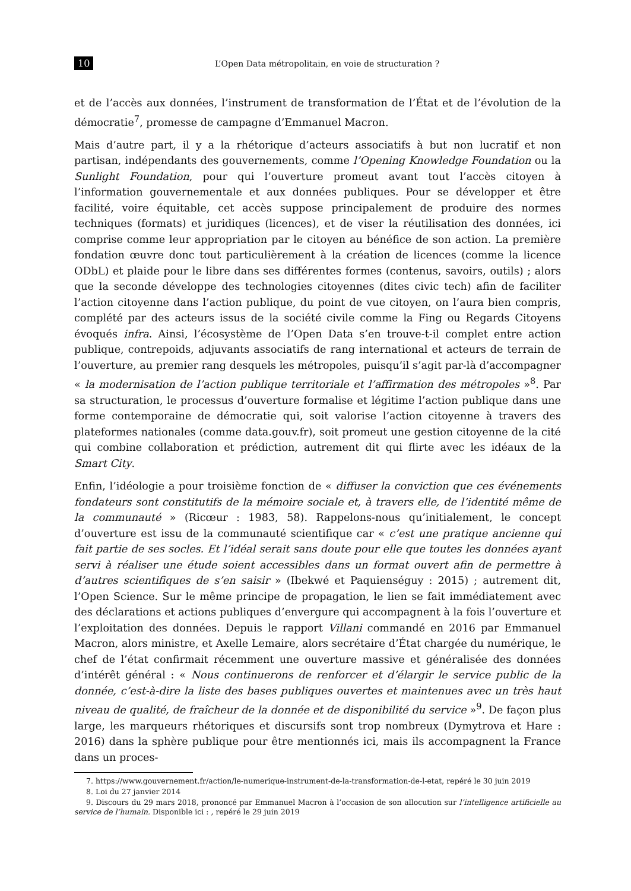10 L’Open Data métropolitain, en voie de structuration ?
et de l’accès aux données, l’instrument de transformation de l’État et de l’évolution de la démocratie<sup>7</sup>, promesse de campagne d’Emmanuel Macron.
Mais d’autre part, il y a la rhétorique d’acteurs associatifs à but non lucratif et non partisan, indépendants des gouvernements, comme l’Opening Knowledge Foundation ou la Sunlight Foundation, pour qui l’ouverture promeut avant tout l’accès citoyen à l’information gouvernementale et aux données publiques. Pour se développer et être facilité, voire équitable, cet accès suppose principalement de produire des normes techniques (formats) et juridiques (licences), et de viser la réutilisation des données, ici comprise comme leur appropriation par le citoyen au bénéfice de son action. La première fondation œuvre donc tout particulièrement à la création de licences (comme la licence ODbL) et plaide pour le libre dans ses différentes formes (contenus, savoirs, outils) ; alors que la seconde développe des technologies citoyennes (dites civic tech) afin de faciliter l’action citoyenne dans l’action publique, du point de vue citoyen, on l’aura bien compris, complété par des acteurs issus de la société civile comme la Fing ou Regards Citoyens évoqués infra. Ainsi, l’écosystème de l’Open Data s’en trouve-t-il complet entre action publique, contrepoids, adjuvants associatifs de rang international et acteurs de terrain de l’ouverture, au premier rang desquels les métropoles, puisqu’il s’agit par-là d’accompagner « la modernisation de l’action publique territoriale et l’affirmation des métropoles »<sup>8</sup>. Par sa structuration, le processus d’ouverture formalise et légitime l’action publique dans une forme contemporaine de démocratie qui, soit valorise l’action citoyenne à travers des plateformes nationales (comme data.gouv.fr), soit promeut une gestion citoyenne de la cité qui combine collaboration et prédiction, autrement dit qui flirte avec les idéaux de la Smart City.
Enfin, l’idéologie a pour troisième fonction de « diffuser la conviction que ces événements fondateurs sont constitutifs de la mémoire sociale et, à travers elle, de l’identité même de la communauté » (Ricœur : 1983, 58). Rappelons-nous qu’initialement, le concept d’ouverture est issu de la communauté scientifique car « c’est une pratique ancienne qui fait partie de ses socles. Et l’idéal serait sans doute pour elle que toutes les données ayant servi à réaliser une étude soient accessibles dans un format ouvert afin de permettre à d’autres scientifiques de s’en saisir » (Ibekwé et Paquienséguy : 2015) ; autrement dit, l’Open Science. Sur le même principe de propagation, le lien se fait immédiatement avec des déclarations et actions publiques d’envergure qui accompagnent à la fois l’ouverture et l’exploitation des données. Depuis le rapport Villani commandé en 2016 par Emmanuel Macron, alors ministre, et Axelle Lemaire, alors secrétaire d’État chargée du numérique, le chef de l’état confirmait récemment une ouverture massive et généralisée des données d’intérêt général : « Nous continuerons de renforcer et d’élargir le service public de la donnée, c’est-à-dire la liste des bases publiques ouvertes et maintenues avec un très haut niveau de qualité, de fraîcheur de la donnée et de disponibilité du service »<sup>9</sup>. De façon plus large, les marqueurs rhétoriques et discursifs sont trop nombreux (Dymytrova et Hare : 2016) dans la sphère publique pour être mentionnés ici, mais ils accompagnent la France dans un proces-
7. https://www.gouvernement.fr/action/le-numerique-instrument-de-la-transformation-de-l-etat, repéré le 30 juin 2019
8. Loi du 27 janvier 2014
9. Discours du 29 mars 2018, prononcé par Emmanuel Macron à l’occasion de son allocution sur l’intelligence artificielle au service de l’humain. Disponible ici : , repéré le 29 juin 2019